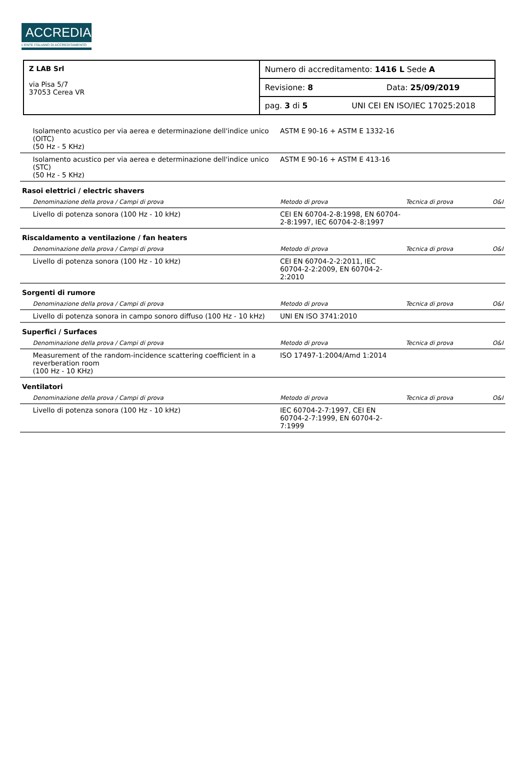ACCREDIA
L'ENTE ITALIANO DI ACCREDITAMENTO
| Z LAB Srl via Pisa 5/7 37053 Cerea VR | Numero di accreditamento: 1416 L Sede A |
| | Revisione: 8 Data: 25/09/2019 |
| | pag. 3 di 5 UNI CEI EN ISO/IEC 17025:2018 |
| Isolamento acustico per via aerea e determinazione dell'indice unico (OITC) (50 Hz - 5 KHz) | ASTM E 90-16 + ASTM E 1332-16 | | |
| Isolamento acustico per via aerea e determinazione dell'indice unico (STC) (50 Hz - 5 KHz) | ASTM E 90-16 + ASTM E 413-16 | | |
| Rasoi elettrici / electric shavers | | | |
| Denominazione della prova / Campi di prova | Metodo di prova | Tecnica di prova | O&I |
| Livello di potenza sonora (100 Hz - 10 kHz) | CEI EN 60704-2-8:1998, EN 60704-2-8:1997, IEC 60704-2-8:1997 | | |
| Riscaldamento a ventilazione / fan heaters | | | |
| Denominazione della prova / Campi di prova | Metodo di prova | Tecnica di prova | O&I |
| Livello di potenza sonora (100 Hz - 10 kHz) | CEI EN 60704-2-2:2011, IEC 60704-2-2:2009, EN 60704-2-2:2010 | | |
| Sorgenti di rumore | | | |
| Denominazione della prova / Campi di prova | Metodo di prova | Tecnica di prova | O&I |
| Livello di potenza sonora in campo sonoro diffuso (100 Hz - 10 kHz) | UNI EN ISO 3741:2010 | | |
| Superfici / Surfaces | | | |
| Denominazione della prova / Campi di prova | Metodo di prova | Tecnica di prova | O&I |
| Measurement of the random-incidence scattering coefficient in a reverberation room (100 Hz - 10 KHz) | ISO 17497-1:2004/Amd 1:2014 | | |
| Ventilatori | | | |
| Denominazione della prova / Campi di prova | Metodo di prova | Tecnica di prova | O&I |
| Livello di potenza sonora (100 Hz - 10 kHz) | IEC 60704-2-7:1997, CEI EN 60704-2-7:1999, EN 60704-2-7:1999 | | |